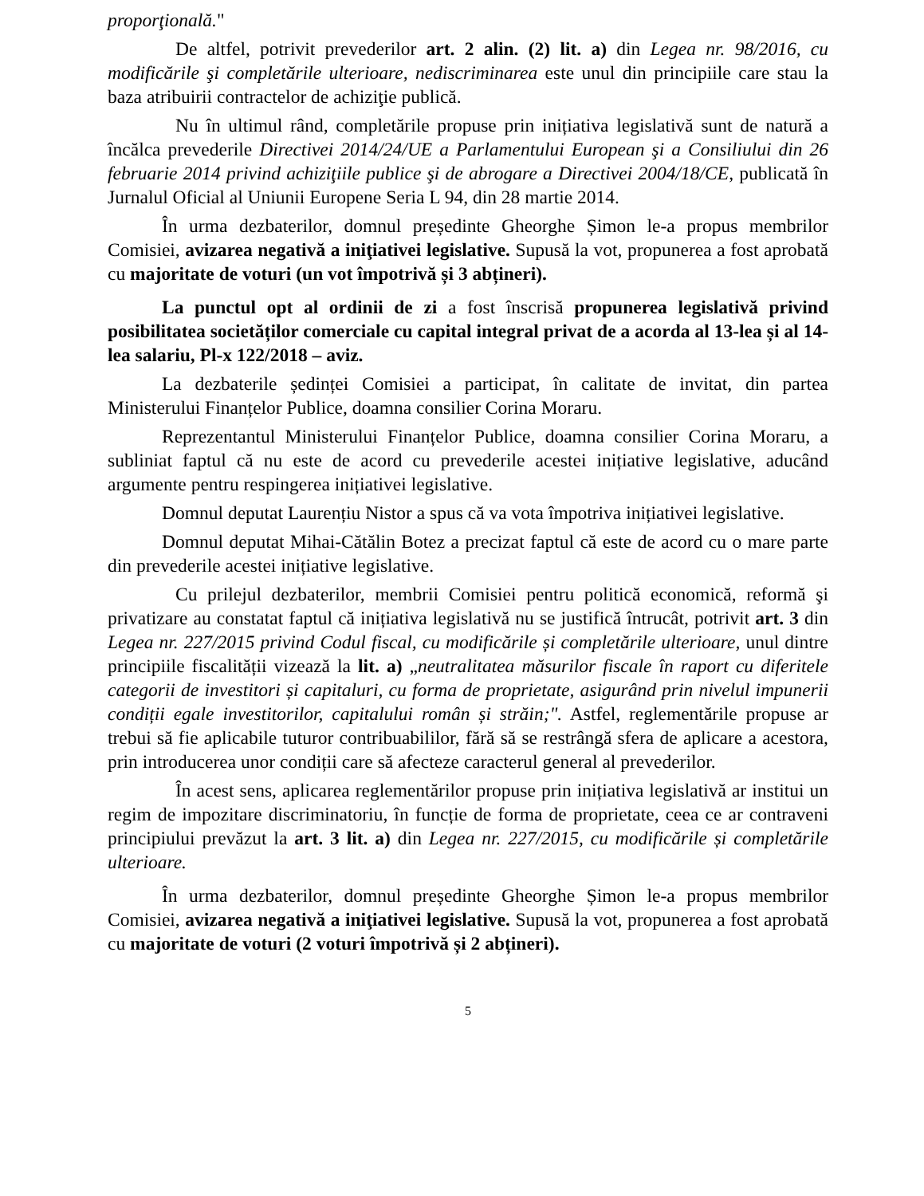proporţională."
De altfel, potrivit prevederilor art. 2 alin. (2) lit. a) din Legea nr. 98/2016, cu modificările şi completările ulterioare, nediscriminarea este unul din principiile care stau la baza atribuirii contractelor de achiziţie publică.
Nu în ultimul rând, completările propuse prin inițiativa legislativă sunt de natură a încălca prevederile Directivei 2014/24/UE a Parlamentului European şi a Consiliului din 26 februarie 2014 privind achiziţiile publice şi de abrogare a Directivei 2004/18/CE, publicată în Jurnalul Oficial al Uniunii Europene Seria L 94, din 28 martie 2014.
În urma dezbaterilor, domnul președinte Gheorghe Șimon le-a propus membrilor Comisiei, avizarea negativă a iniţiativei legislative. Supusă la vot, propunerea a fost aprobată cu majoritate de voturi (un vot împotrivă și 3 abțineri).
La punctul opt al ordinii de zi a fost înscrisă propunerea legislativă privind posibilitatea societăților comerciale cu capital integral privat de a acorda al 13-lea și al 14-lea salariu, Pl-x 122/2018 – aviz.
La dezbaterile ședinței Comisiei a participat, în calitate de invitat, din partea Ministerului Finanțelor Publice, doamna consilier Corina Moraru.
Reprezentantul Ministerului Finanțelor Publice, doamna consilier Corina Moraru, a subliniat faptul că nu este de acord cu prevederile acestei inițiative legislative, aducând argumente pentru respingerea inițiativei legislative.
Domnul deputat Laurențiu Nistor a spus că va vota împotriva inițiativei legislative.
Domnul deputat Mihai-Cătălin Botez a precizat faptul că este de acord cu o mare parte din prevederile acestei inițiative legislative.
Cu prilejul dezbaterilor, membrii Comisiei pentru politică economică, reformă şi privatizare au constatat faptul că inițiativa legislativă nu se justifică întrucât, potrivit art. 3 din Legea nr. 227/2015 privind Codul fiscal, cu modificările și completările ulterioare, unul dintre principiile fiscalității vizează la lit. a) „neutralitatea măsurilor fiscale în raport cu diferitele categorii de investitori și capitaluri, cu forma de proprietate, asigurând prin nivelul impunerii condiții egale investitorilor, capitalului român și străin;". Astfel, reglementările propuse ar trebui să fie aplicabile tuturor contribuabililor, fără să se restrângă sfera de aplicare a acestora, prin introducerea unor condiții care să afecteze caracterul general al prevederilor.
În acest sens, aplicarea reglementărilor propuse prin inițiativa legislativă ar institui un regim de impozitare discriminatoriu, în funcție de forma de proprietate, ceea ce ar contraveni principiului prevăzut la art. 3 lit. a) din Legea nr. 227/2015, cu modificările și completările ulterioare.
În urma dezbaterilor, domnul președinte Gheorghe Șimon le-a propus membrilor Comisiei, avizarea negativă a iniţiativei legislative. Supusă la vot, propunerea a fost aprobată cu majoritate de voturi (2 voturi împotrivă și 2 abțineri).
5